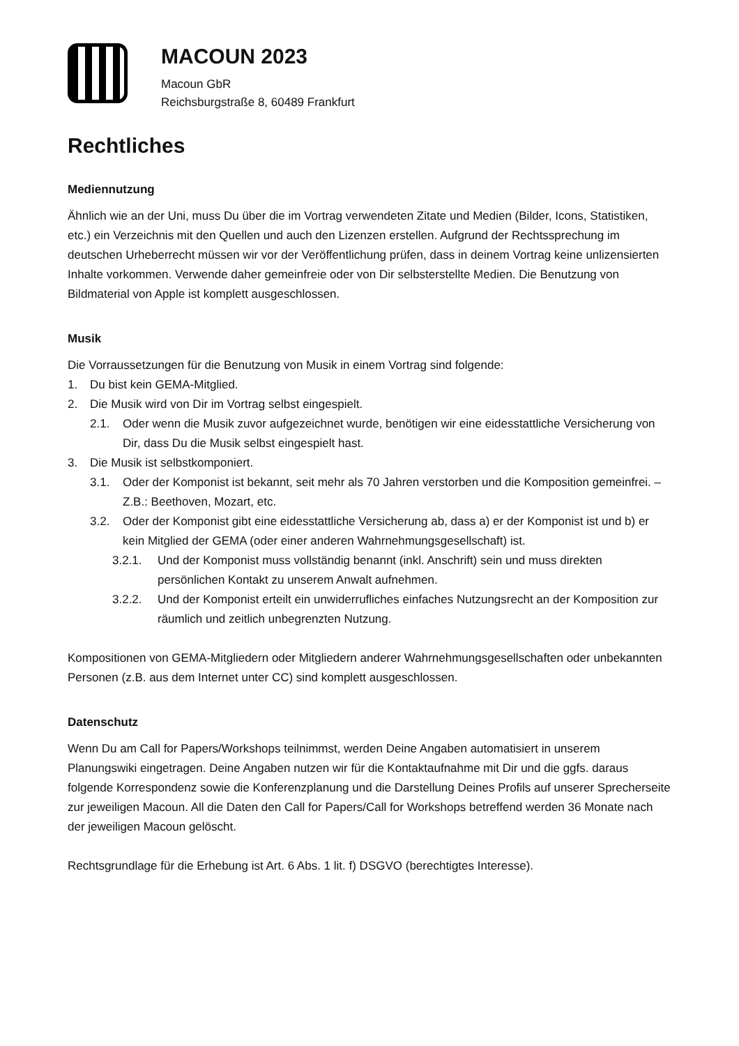MACOUN 2023
Macoun GbR
Reichsburgstraße 8, 60489 Frankfurt
Rechtliches
Mediennutzung
Ähnlich wie an der Uni, muss Du über die im Vortrag verwendeten Zitate und Medien (Bilder, Icons, Statistiken, etc.) ein Verzeichnis mit den Quellen und auch den Lizenzen erstellen. Aufgrund der Rechtssprechung im deutschen Urheberrecht müssen wir vor der Veröffentlichung prüfen, dass in deinem Vortrag keine unlizensierten Inhalte vorkommen. Verwende daher gemeinfreie oder von Dir selbsterstellte Medien. Die Benutzung von Bildmaterial von Apple ist komplett ausgeschlossen.
Musik
Die Vorraussetzungen für die Benutzung von Musik in einem Vortrag sind folgende:
1. Du bist kein GEMA-Mitglied.
2. Die Musik wird von Dir im Vortrag selbst eingespielt.
2.1. Oder wenn die Musik zuvor aufgezeichnet wurde, benötigen wir eine eidesstattliche Versicherung von Dir, dass Du die Musik selbst eingespielt hast.
3. Die Musik ist selbstkomponiert.
3.1. Oder der Komponist ist bekannt, seit mehr als 70 Jahren verstorben und die Komposition gemeinfrei. – Z.B.: Beethoven, Mozart, etc.
3.2. Oder der Komponist gibt eine eidesstattliche Versicherung ab, dass a) er der Komponist ist und b) er kein Mitglied der GEMA (oder einer anderen Wahrnehmungsgesellschaft) ist.
3.2.1. Und der Komponist muss vollständig benannt (inkl. Anschrift) sein und muss direkten persönlichen Kontakt zu unserem Anwalt aufnehmen.
3.2.2. Und der Komponist erteilt ein unwiderrufliches einfaches Nutzungsrecht an der Komposition zur räumlich und zeitlich unbegrenzten Nutzung.
Kompositionen von GEMA-Mitgliedern oder Mitgliedern anderer Wahrnehmungsgesellschaften oder unbekannten Personen (z.B. aus dem Internet unter CC) sind komplett ausgeschlossen.
Datenschutz
Wenn Du am Call for Papers/Workshops teilnimmst, werden Deine Angaben automatisiert in unserem Planungswiki eingetragen. Deine Angaben nutzen wir für die Kontaktaufnahme mit Dir und die ggfs. daraus folgende Korrespondenz sowie die Konferenzplanung und die Darstellung Deines Profils auf unserer Sprecherseite zur jeweiligen Macoun. All die Daten den Call for Papers/Call for Workshops betreffend werden 36 Monate nach der jeweiligen Macoun gelöscht.
Rechtsgrundlage für die Erhebung ist Art. 6 Abs. 1 lit. f) DSGVO (berechtigtes Interesse).